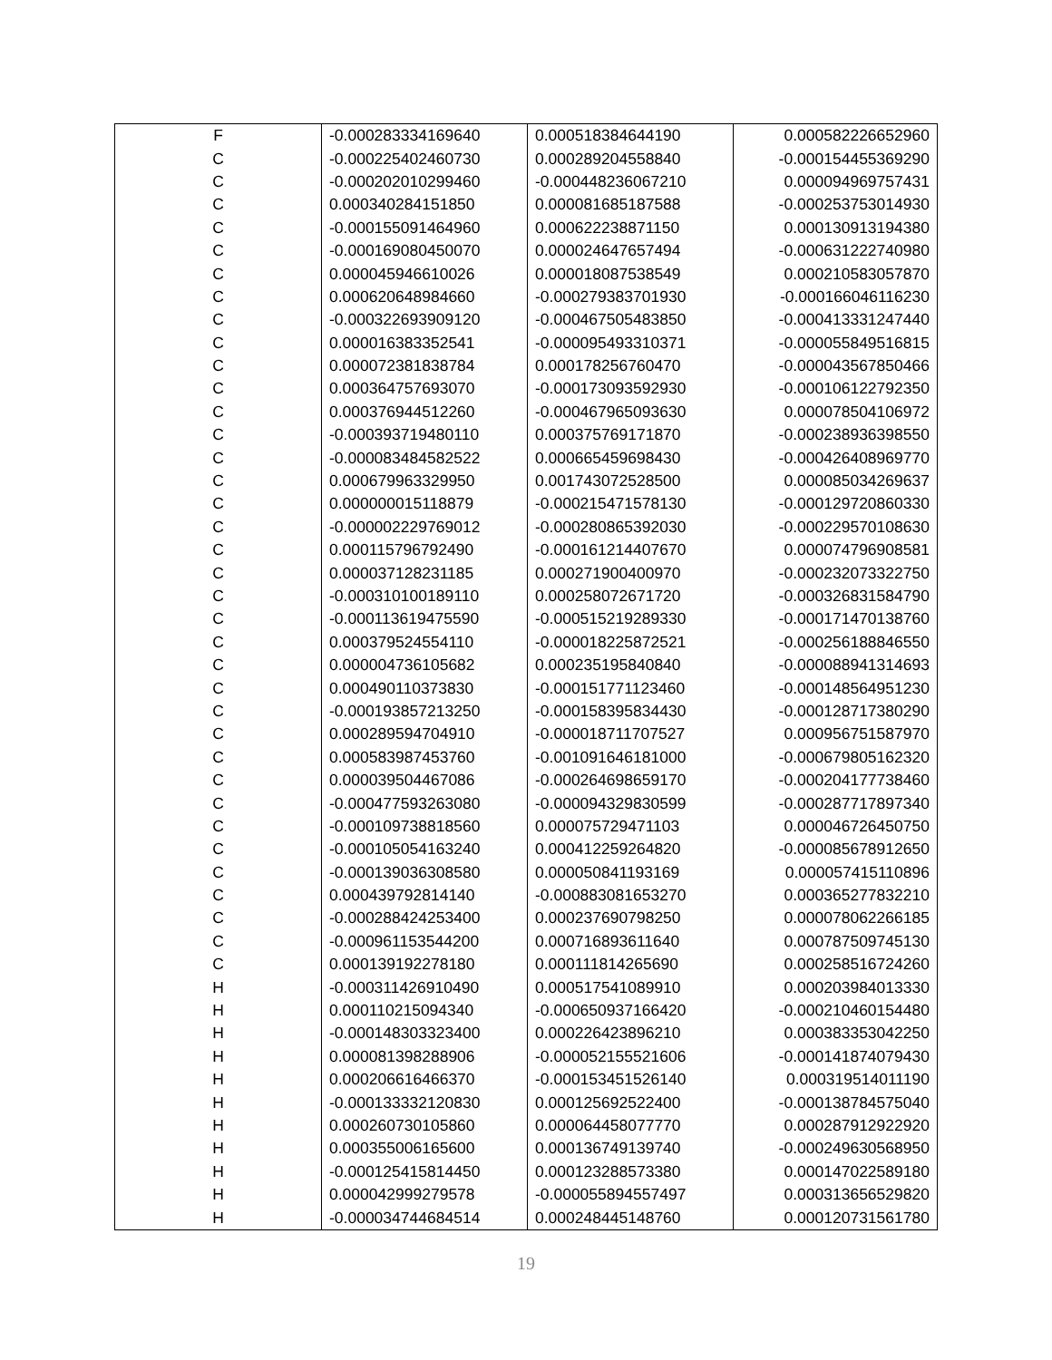| F | -0.000283334169640 | 0.000518384644190 | 0.000582226652960 |
| C | -0.000225402460730 | 0.000289204558840 | -0.000154455369290 |
| C | -0.000202010299460 | -0.000448236067210 | 0.000094969757431 |
| C | 0.000340284151850 | 0.000081685187588 | -0.000253753014930 |
| C | -0.000155091464960 | 0.000622238871150 | 0.000130913194380 |
| C | -0.000169080450070 | 0.000024647657494 | -0.000631222740980 |
| C | 0.000045946610026 | 0.000018087538549 | 0.000210583057870 |
| C | 0.000620648984660 | -0.000279383701930 | -0.000166046116230 |
| C | -0.000322693909120 | -0.000467505483850 | -0.000413331247440 |
| C | 0.000016383352541 | -0.000095493310371 | -0.000055849516815 |
| C | 0.000072381838784 | 0.000178256760470 | -0.000043567850466 |
| C | 0.000364757693070 | -0.000173093592930 | -0.000106122792350 |
| C | 0.000376944512260 | -0.000467965093630 | 0.000078504106972 |
| C | -0.000393719480110 | 0.000375769171870 | -0.000238936398550 |
| C | -0.000083484582522 | 0.000665459698430 | -0.000426408969770 |
| C | 0.000679963329950 | 0.001743072528500 | 0.000085034269637 |
| C | 0.000000015118879 | -0.000215471578130 | -0.000129720860330 |
| C | -0.000002229769012 | -0.000280865392030 | -0.000229570108630 |
| C | 0.000115796792490 | -0.000161214407670 | 0.000074796908581 |
| C | 0.000037128231185 | 0.000271900400970 | -0.000232073322750 |
| C | -0.000310100189110 | 0.000258072671720 | -0.000326831584790 |
| C | -0.000113619475590 | -0.000515219289330 | -0.000171470138760 |
| C | 0.000379524554110 | -0.000018225872521 | -0.000256188846550 |
| C | 0.000004736105682 | 0.000235195840840 | -0.000088941314693 |
| C | 0.000490110373830 | -0.000151771123460 | -0.000148564951230 |
| C | -0.000193857213250 | -0.000158395834430 | -0.000128717380290 |
| C | 0.000289594704910 | -0.000018711707527 | 0.000956751587970 |
| C | 0.000583987453760 | -0.001091646181000 | -0.000679805162320 |
| C | 0.000039504467086 | -0.000264698659170 | -0.000204177738460 |
| C | -0.000477593263080 | -0.000094329830599 | -0.000287717897340 |
| C | -0.000109738818560 | 0.000075729471103 | 0.000046726450750 |
| C | -0.000105054163240 | 0.000412259264820 | -0.000085678912650 |
| C | -0.000139036308580 | 0.000050841193169 | 0.000057415110896 |
| C | 0.000439792814140 | -0.000883081653270 | 0.000365277832210 |
| C | -0.000288424253400 | 0.000237690798250 | 0.000078062266185 |
| C | -0.000961153544200 | 0.000716893611640 | 0.000787509745130 |
| C | 0.000139192278180 | 0.000111814265690 | 0.000258516724260 |
| H | -0.000311426910490 | 0.000517541089910 | 0.000203984013330 |
| H | 0.000110215094340 | -0.000650937166420 | -0.000210460154480 |
| H | -0.000148303323400 | 0.000226423896210 | 0.000383353042250 |
| H | 0.000081398288906 | -0.000052155521606 | -0.000141874079430 |
| H | 0.000206616466370 | -0.000153451526140 | 0.000319514011190 |
| H | -0.000133332120830 | 0.000125692522400 | -0.000138784575040 |
| H | 0.000260730105860 | 0.000064458077770 | 0.000287912922920 |
| H | 0.000355006165600 | 0.000136749139740 | -0.000249630568950 |
| H | -0.000125415814450 | 0.000123288573380 | 0.000147022589180 |
| H | 0.000042999279578 | -0.000055894557497 | 0.000313656529820 |
| H | -0.000034744684514 | 0.000248445148760 | 0.000120731561780 |
19